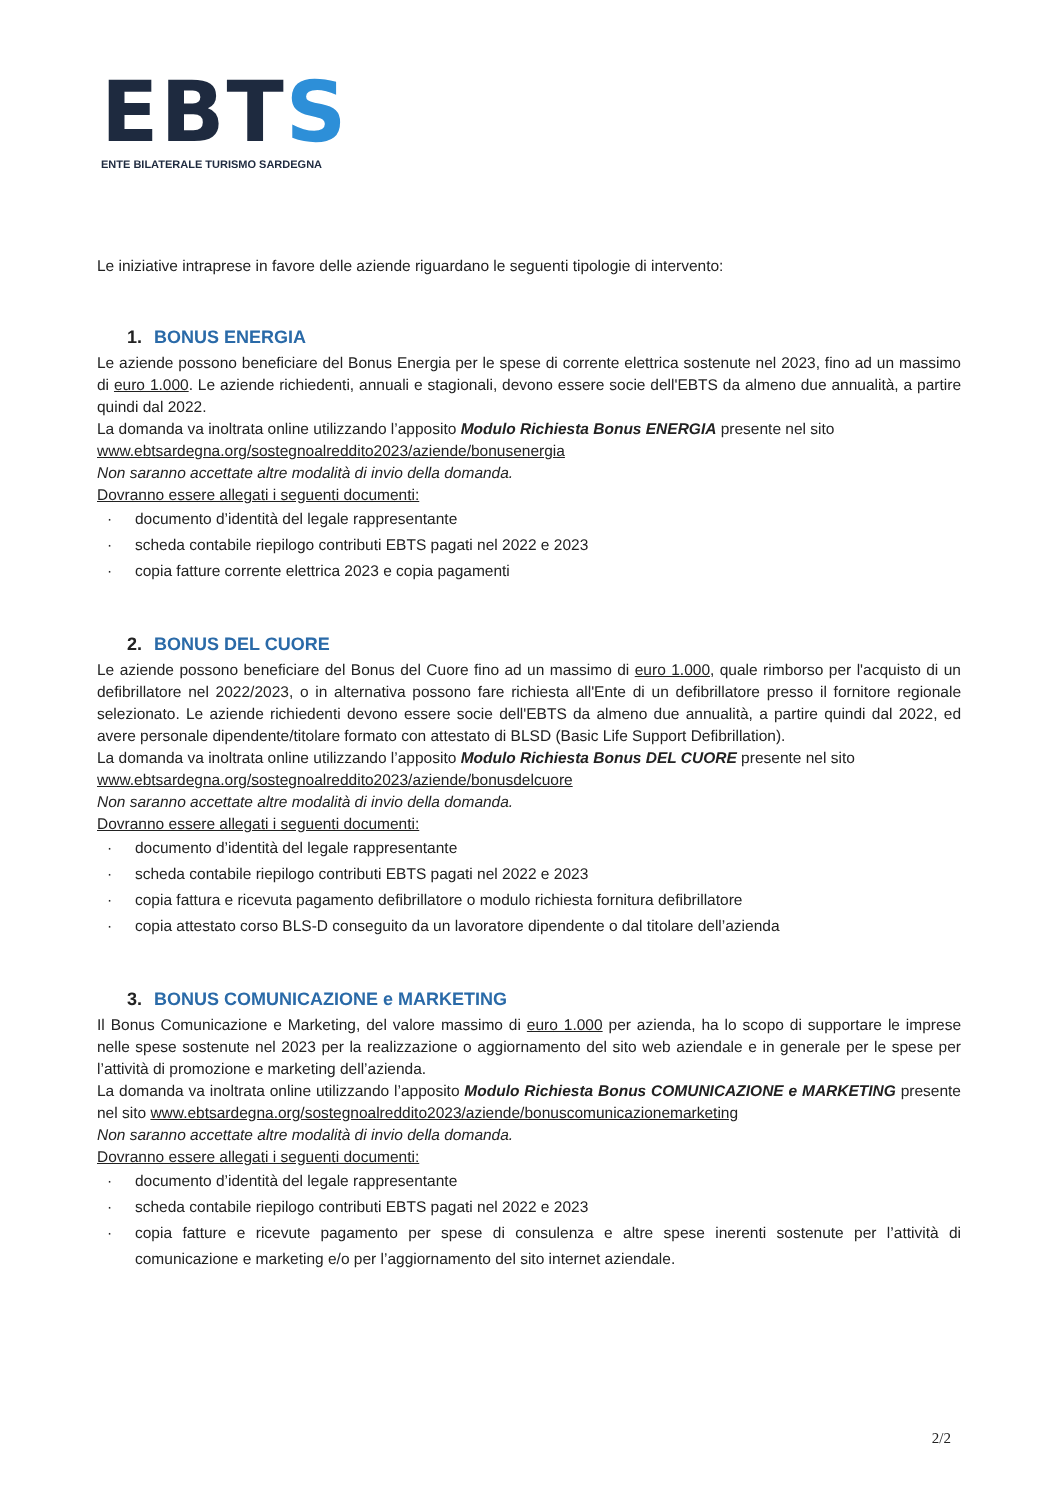EBTS
ENTE BILATERALE TURISMO SARDEGNA
Le iniziative intraprese in favore delle aziende riguardano le seguenti tipologie di intervento:
1. BONUS ENERGIA
Le aziende possono beneficiare del Bonus Energia per le spese di corrente elettrica sostenute nel 2023, fino ad un massimo di euro 1.000. Le aziende richiedenti, annuali e stagionali, devono essere socie dell'EBTS da almeno due annualità, a partire quindi dal 2022.
La domanda va inoltrata online utilizzando l’apposito Modulo Richiesta Bonus ENERGIA presente nel sito
www.ebtsardegna.org/sostegnoalreddito2023/aziende/bonusenergia
Non saranno accettate altre modalità di invio della domanda.
Dovranno essere allegati i seguenti documenti:
· documento d’identità del legale rappresentante
· scheda contabile riepilogo contributi EBTS pagati nel 2022 e 2023
· copia fatture corrente elettrica 2023 e copia pagamenti
2. BONUS DEL CUORE
Le aziende possono beneficiare del Bonus del Cuore fino ad un massimo di euro 1.000, quale rimborso per l'acquisto di un defibrillatore nel 2022/2023, o in alternativa possono fare richiesta all'Ente di un defibrillatore presso il fornitore regionale selezionato. Le aziende richiedenti devono essere socie dell'EBTS da almeno due annualità, a partire quindi dal 2022, ed avere personale dipendente/titolare formato con attestato di BLSD (Basic Life Support Defibrillation).
La domanda va inoltrata online utilizzando l’apposito Modulo Richiesta Bonus DEL CUORE presente nel sito
www.ebtsardegna.org/sostegnoalreddito2023/aziende/bonusdelcuore
Non saranno accettate altre modalità di invio della domanda.
Dovranno essere allegati i seguenti documenti:
· documento d’identità del legale rappresentante
· scheda contabile riepilogo contributi EBTS pagati nel 2022 e 2023
· copia fattura e ricevuta pagamento defibrillatore o modulo richiesta fornitura defibrillatore
· copia attestato corso BLS-D conseguito da un lavoratore dipendente o dal titolare dell’azienda
3. BONUS COMUNICAZIONE e MARKETING
Il Bonus Comunicazione e Marketing, del valore massimo di euro 1.000 per azienda, ha lo scopo di supportare le imprese nelle spese sostenute nel 2023 per la realizzazione o aggiornamento del sito web aziendale e in generale per le spese per l’attività di promozione e marketing dell’azienda.
La domanda va inoltrata online utilizzando l’apposito Modulo Richiesta Bonus COMUNICAZIONE e MARKETING presente nel sito www.ebtsardegna.org/sostegnoalreddito2023/aziende/bonuscomunicazionemarketing
Non saranno accettate altre modalità di invio della domanda.
Dovranno essere allegati i seguenti documenti:
· documento d’identità del legale rappresentante
· scheda contabile riepilogo contributi EBTS pagati nel 2022 e 2023
· copia fatture e ricevute pagamento per spese di consulenza e altre spese inerenti sostenute per l’attività di comunicazione e marketing e/o per l’aggiornamento del sito internet aziendale.
2/2